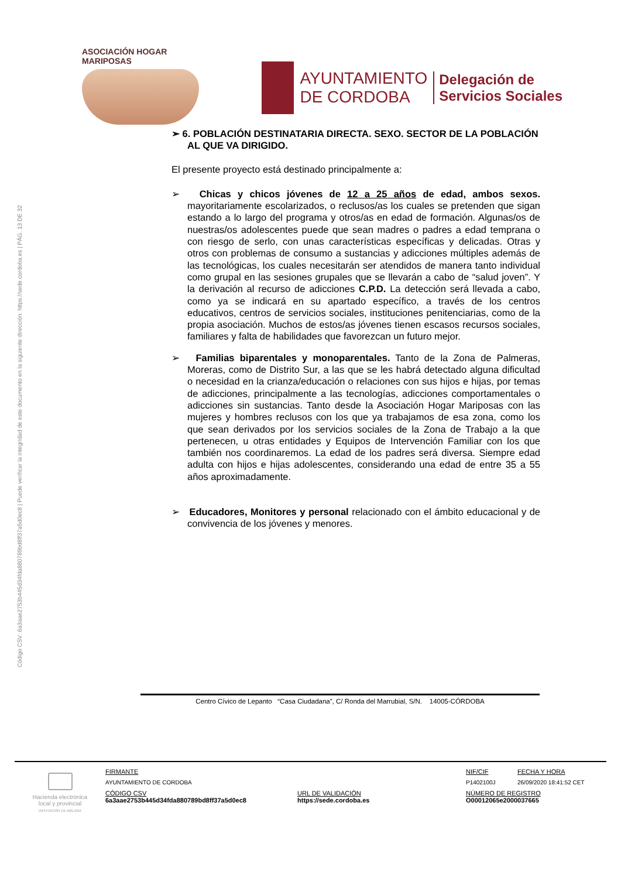Código CSV: 6a3aae2753b445d34fda880789bd8ff37a5d0ec8 | Puede verificar la integridad de este documento en la siguiente dirección: https://sede.cordoba.es | PÁG. 13 DE 32
ASOCIACIÓN HOGAR MARIPOSAS
AYUNTAMIENTO
DE CORDOBA
Delegación de
Servicios Sociales
➢ 6. POBLACIÓN DESTINATARIA DIRECTA. SEXO. SECTOR DE LA POBLACIÓN AL QUE VA DIRIGIDO.
El presente proyecto está destinado principalmente a:
➢ Chicas y chicos jóvenes de 12 a 25 años de edad, ambos sexos. mayoritariamente escolarizados, o reclusos/as los cuales se pretenden que sigan estando a lo largo del programa y otros/as en edad de formación. Algunas/os de nuestras/os adolescentes puede que sean madres o padres a edad temprana o con riesgo de serlo, con unas características específicas y delicadas. Otras y otros con problemas de consumo a sustancias y adicciones múltiples además de las tecnológicas, los cuales necesitarán ser atendidos de manera tanto individual como grupal en las sesiones grupales que se llevarán a cabo de “salud joven”. Y la derivación al recurso de adicciones C.P.D. La detección será llevada a cabo, como ya se indicará en su apartado específico, a través de los centros educativos, centros de servicios sociales, instituciones penitenciarias, como de la propia asociación. Muchos de estos/as jóvenes tienen escasos recursos sociales, familiares y falta de habilidades que favorezcan un futuro mejor.
➢ Familias biparentales y monoparentales. Tanto de la Zona de Palmeras, Moreras, como de Distrito Sur, a las que se les habrá detectado alguna dificultad o necesidad en la crianza/educación o relaciones con sus hijos e hijas, por temas de adicciones, principalmente a las tecnologías, adicciones comportamentales o adicciones sin sustancias. Tanto desde la Asociación Hogar Mariposas con las mujeres y hombres reclusos con los que ya trabajamos de esa zona, como los que sean derivados por los servicios sociales de la Zona de Trabajo a la que pertenecen, u otras entidades y Equipos de Intervención Familiar con los que también nos coordinaremos. La edad de los padres será diversa. Siempre edad adulta con hijos e hijas adolescentes, considerando una edad de entre 35 a 55 años aproximadamente.
➢ Educadores, Monitores y personal relacionado con el ámbito educacional y de convivencia de los jóvenes y menores.
Centro Cívico de Lepanto “Casa Ciudadana”, C/ Ronda del Marrubial, S/N. 14005-CÓRDOBA
Hacienda electrónica local y provincial
DIPUTACIÓN DE MÁLAGA
| FIRMANTE | | NIF/CIF | FECHA Y HORA |
| AYUNTAMIENTO DE CORDOBA | | P1402100J | 26/09/2020 18:41:52 CET |
| CÓDIGO CSV 6a3aae2753b445d34fda880789bd8ff37a5d0ec8 | URL DE VALIDACIÓN https://sede.cordoba.es | NÚMERO DE REGISTRO O00012065e2000037665 | |